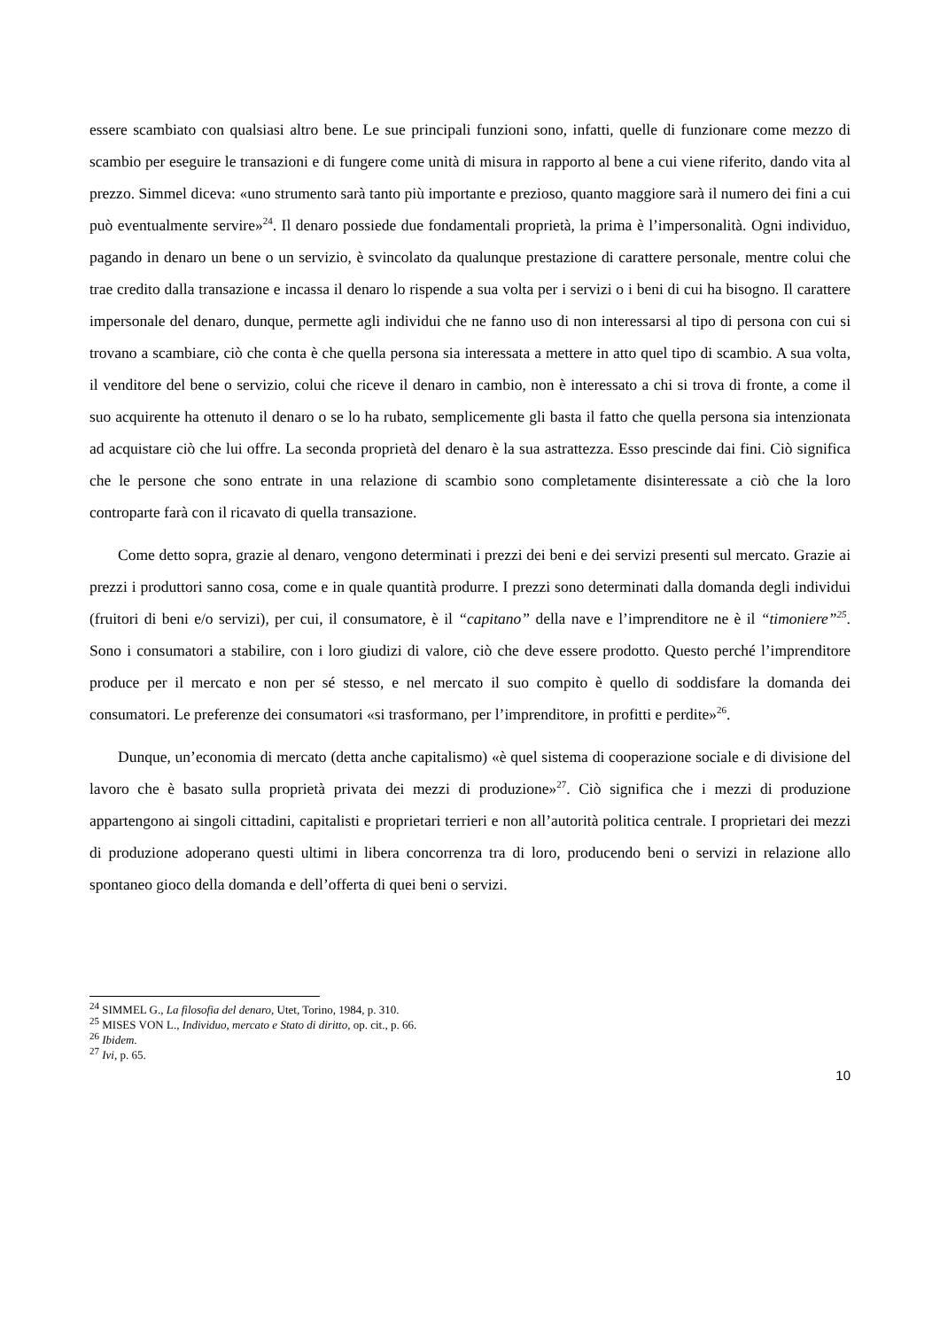essere scambiato con qualsiasi altro bene. Le sue principali funzioni sono, infatti, quelle di funzionare come mezzo di scambio per eseguire le transazioni e di fungere come unità di misura in rapporto al bene a cui viene riferito, dando vita al prezzo. Simmel diceva: «uno strumento sarà tanto più importante e prezioso, quanto maggiore sarà il numero dei fini a cui può eventualmente servire»<sup>24</sup>. Il denaro possiede due fondamentali proprietà, la prima è l’impersonalità. Ogni individuo, pagando in denaro un bene o un servizio, è svincolato da qualunque prestazione di carattere personale, mentre colui che trae credito dalla transazione e incassa il denaro lo rispende a sua volta per i servizi o i beni di cui ha bisogno. Il carattere impersonale del denaro, dunque, permette agli individui che ne fanno uso di non interessarsi al tipo di persona con cui si trovano a scambiare, ciò che conta è che quella persona sia interessata a mettere in atto quel tipo di scambio. A sua volta, il venditore del bene o servizio, colui che riceve il denaro in cambio, non è interessato a chi si trova di fronte, a come il suo acquirente ha ottenuto il denaro o se lo ha rubato, semplicemente gli basta il fatto che quella persona sia intenzionata ad acquistare ciò che lui offre. La seconda proprietà del denaro è la sua astrattezza. Esso prescinde dai fini. Ciò significa che le persone che sono entrate in una relazione di scambio sono completamente disinteressate a ciò che la loro controparte farà con il ricavato di quella transazione.
Come detto sopra, grazie al denaro, vengono determinati i prezzi dei beni e dei servizi presenti sul mercato. Grazie ai prezzi i produttori sanno cosa, come e in quale quantità produrre. I prezzi sono determinati dalla domanda degli individui (fruitori di beni e/o servizi), per cui, il consumatore, è il “capitano” della nave e l’imprenditore ne è il “timoniere”<sup>25</sup>. Sono i consumatori a stabilire, con i loro giudizi di valore, ciò che deve essere prodotto. Questo perché l’imprenditore produce per il mercato e non per sé stesso, e nel mercato il suo compito è quello di soddisfare la domanda dei consumatori. Le preferenze dei consumatori «si trasformano, per l’imprenditore, in profitti e perdite»<sup>26</sup>.
Dunque, un’economia di mercato (detta anche capitalismo) «è quel sistema di cooperazione sociale e di divisione del lavoro che è basato sulla proprietà privata dei mezzi di produzione»<sup>27</sup>. Ciò significa che i mezzi di produzione appartengono ai singoli cittadini, capitalisti e proprietari terrieri e non all’autorità politica centrale. I proprietari dei mezzi di produzione adoperano questi ultimi in libera concorrenza tra di loro, producendo beni o servizi in relazione allo spontaneo gioco della domanda e dell’offerta di quei beni o servizi.
<sup>24</sup> SIMMEL G., La filosofia del denaro, Utet, Torino, 1984, p. 310.
<sup>25</sup> MISES VON L., Individuo, mercato e Stato di diritto, op. cit., p. 66.
<sup>26</sup> Ibidem.
<sup>27</sup> Ivi, p. 65.
10